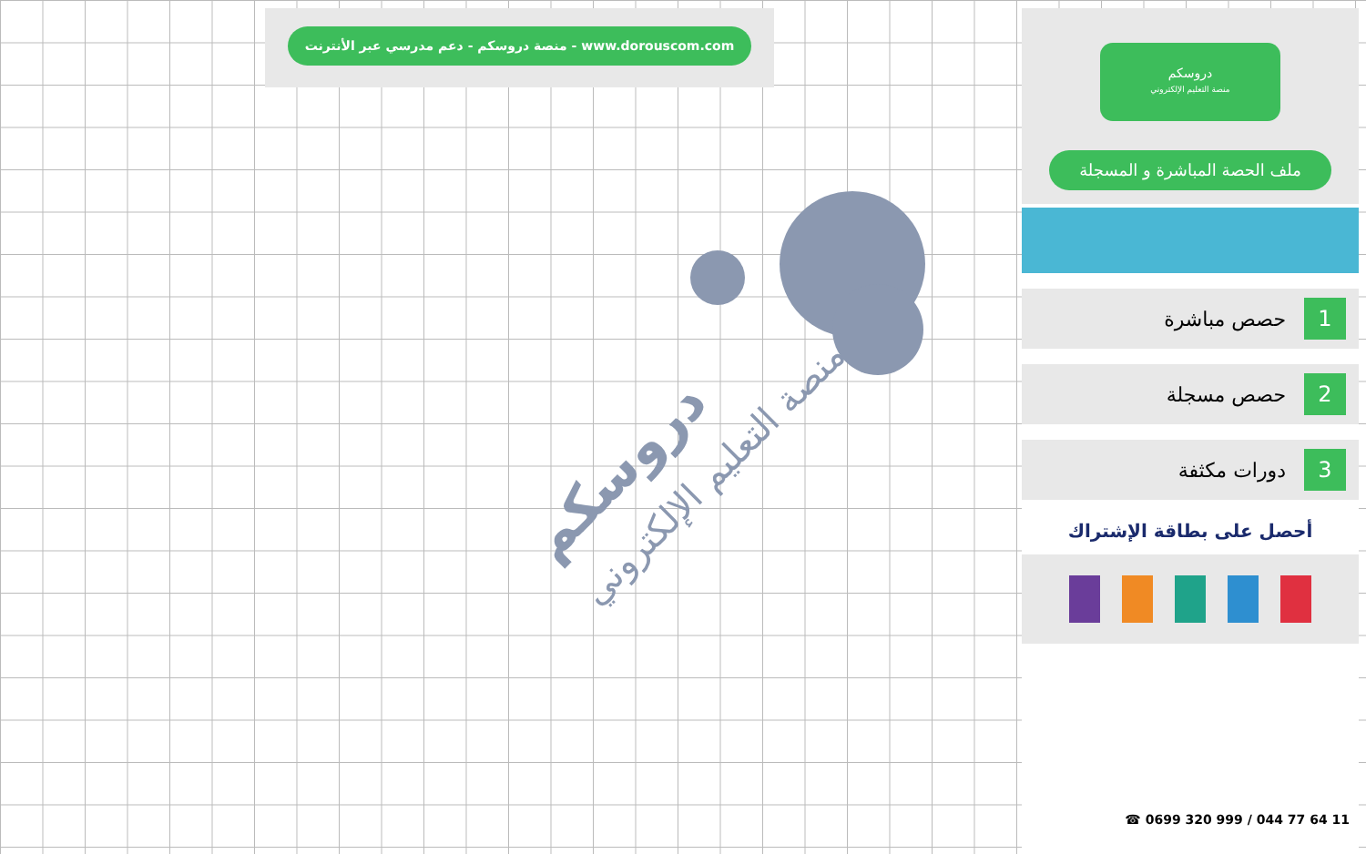منصة دروسكم - دعم مدرسي عبر الأنترنت - www.dorouscom.com
دروسكم
منصة التعليم الإلكتروني
دروسكم
منصة التعليم الإلكتروني
ملف الحصة المباشرة و المسجلة
حصص مباشرة 1
حصص مسجلة 2
دورات مكثفة 3
أحصل على بطاقة الإشتراك
☎ 0699 320 999 / 044 77 64 11